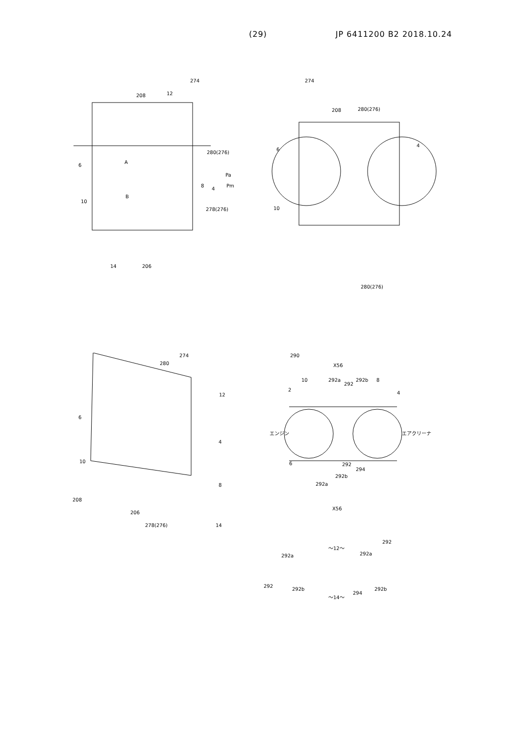(29) JP 6411200 B2 2018.10.24
274
208 12
280(276)
6
A
Pa
8
4
Pm
B
10
278(276)
14 206
274
208 280(276)
6
4
10
280(276)
274
280
12
6
4
10
8
208
206
278(276) 14
290
X56
10 292a
292
292b 8
2
4
エンジン エアクリーナ
6 292
294
292b
292a
X56
～12～
292
292a 292a
292
292b
294
292b
～14～